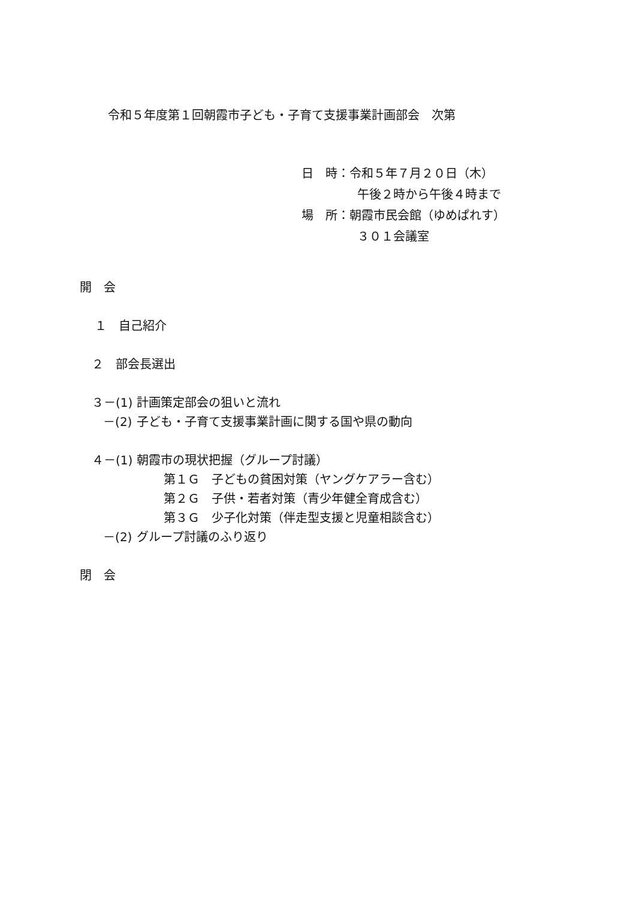令和５年度第１回朝霞市子ども・子育て支援事業計画部会　次第
日　時：令和５年７月２０日（木）
午後２時から午後４時まで
場　所：朝霞市民会館（ゆめぱれす）
３０１会議室
開　会
１　自己紹介
２　部会長選出
３－(1) 計画策定部会の狙いと流れ
－(2) 子ども・子育て支援事業計画に関する国や県の動向
４－(1) 朝霞市の現状把握（グループ討議）
第１Ｇ　子どもの貧困対策（ヤングケアラー含む）
第２Ｇ　子供・若者対策（青少年健全育成含む）
第３Ｇ　少子化対策（伴走型支援と児童相談含む）
－(2) グループ討議のふり返り
閉　会